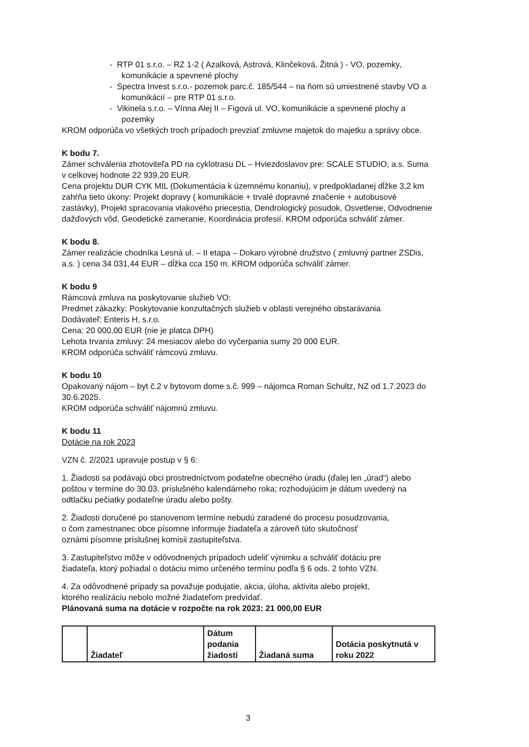- RTP 01 s.r.o. – RZ 1-2 ( Azalková, Astrová, Klinčeková, Žitná ) - VO, pozemky, komunikácie a spevnené plochy
- Spectra Invest s.r.o.- pozemok parc.č. 185/544 – na ňom sú umiestnené stavby VO a komunikácií – pre RTP 01 s.r.o.
- Vikinela s.r.o. – Vínna Alej II – Figová ul. VO, komunikácie a spevnené plochy a pozemky
KROM odporúča vo všetkých troch prípadoch prevziať zmluvne majetok do majetku a správy obce.
K bodu 7.
Zámer schválenia zhotoviteľa PD na cyklotrasu DL – Hviezdoslavov pre: SCALE STUDIO, a.s. Suma v celkovej hodnote 22 939,20 EUR.
Cena projektu DUR CYK MIL (Dokumentácia k územnému konaniu), v predpokladanej dĺžke 3,2 km zahŕňa tieto úkony: Projekt dopravy ( komunikácie + trvalé dopravné značenie + autobusové zastávky), Projekt spracovania vlakového priecestia, Dendrologický posudok, Osvetlenie, Odvodnenie dažďových vôd, Geodetické zameranie, Koordinácia profesií. KROM odporúča schváliť zámer.
K bodu 8.
Zámer realizácie chodníka Lesná ul. – II etapa – Dokaro výrobné družstvo ( zmluvný partner ZSDis, a.s. ) cena 34 031,44 EUR – dĺžka cca 150 m. KROM odporúča schváliť zámer.
K bodu 9
Rámcová zmluva na poskytovanie služieb VO:
Predmet zákazky: Poskytovanie konzultačných služieb v oblasti verejného obstarávania
Dodávateľ: Enteris H, s.r.o.
Cena: 20 000,00 EUR (nie je platca DPH)
Lehota trvania zmluvy: 24 mesiacov alebo do vyčerpania sumy 20 000 EUR.
KROM odporúča schváliť rámcovú zmluvu.
K bodu 10
Opakovaný nájom – byt č.2 v bytovom dome s.č. 999 – nájomca Roman Schultz, NZ od 1.7.2023 do 30.6.2025.
KROM odporúča schváliť nájomnú zmluvu.
K bodu 11
Dotácie na rok 2023
VZN č. 2/2021 upravuje postup v § 6:
1. Žiadosti sa podávajú obci prostredníctvom podateľne obecného úradu (ďalej len „úrad“) alebo poštou v termíne do 30.03. príslušného kalendárneho roka; rozhodujúcim je dátum uvedený na odtlačku pečiatky podateľne úradu alebo pošty.
2. Žiadosti doručené po stanovenom termíne nebudú zaradené do procesu posudzovania,
o čom zamestnanec obce písomne informuje žiadateľa a zároveň túto skutočnosť
oznámi písomne príslušnej komisii zastupiteľstva.
3. Zastupiteľstvo môže v odôvodnených prípadoch udeliť výnimku a schváliť dotáciu pre
žiadateľa, ktorý požiadal o dotáciu mimo určeného termínu podľa § 6 ods. 2 tohto VZN.
4. Za odôvodnené prípady sa považuje podujatie, akcia, úloha, aktivita alebo projekt,
ktorého realizáciu nebolo možné žiadateľom predvídať.
Plánovaná suma na dotácie v rozpočte na rok 2023: 21 000,00 EUR
| | Žiadateľ | Dátum podania žiadosti | Žiadaná suma | Dotácia poskytnutá v roku 2022 |
| --- | --- | --- | --- | --- |
3